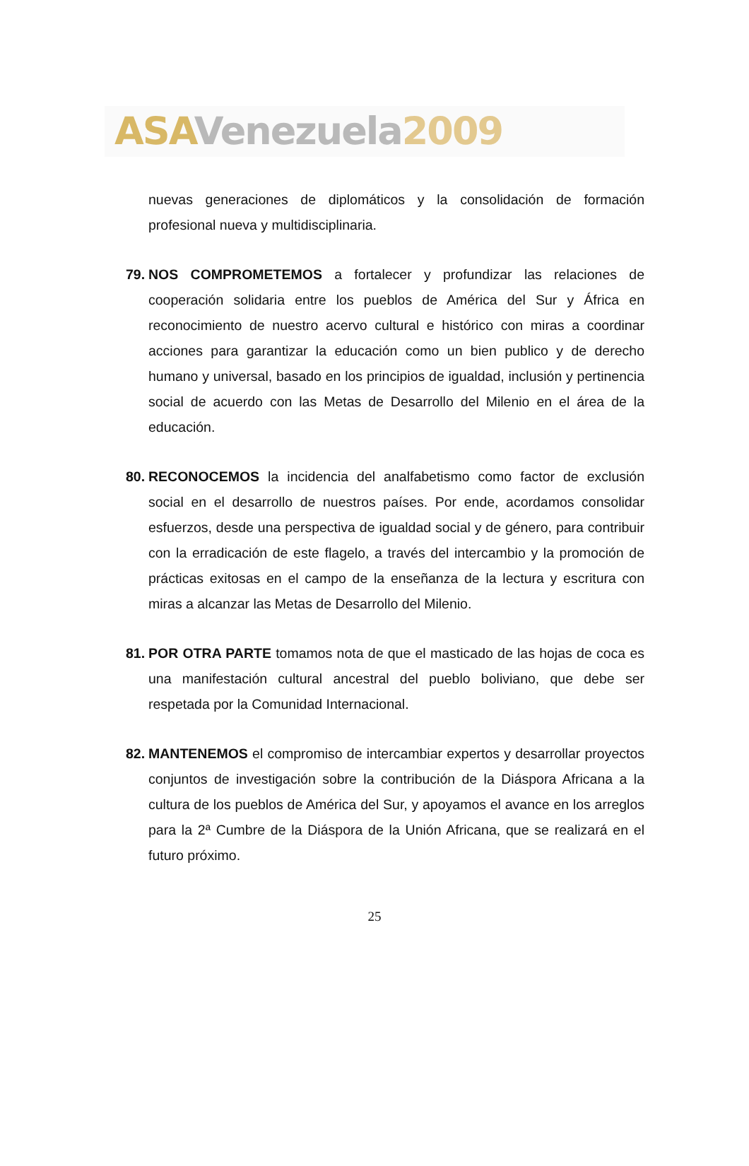ASA Venezuela 2009
nuevas generaciones de diplomáticos y la consolidación de formación profesional nueva y multidisciplinaria.
79.
NOS COMPROMETEMOS a fortalecer y profundizar las relaciones de cooperación solidaria entre los pueblos de América del Sur y África en reconocimiento de nuestro acervo cultural e histórico con miras a coordinar acciones para garantizar la educación como un bien publico y de derecho humano y universal, basado en los principios de igualdad, inclusión y pertinencia social de acuerdo con las Metas de Desarrollo del Milenio en el área de la educación.
80.
RECONOCEMOS la incidencia del analfabetismo como factor de exclusión social en el desarrollo de nuestros países. Por ende, acordamos consolidar esfuerzos, desde una perspectiva de igualdad social y de género, para contribuir con la erradicación de este flagelo, a través del intercambio y la promoción de prácticas exitosas en el campo de la enseñanza de la lectura y escritura con miras a alcanzar las Metas de Desarrollo del Milenio.
81.
POR OTRA PARTE tomamos nota de que el masticado de las hojas de coca es una manifestación cultural ancestral del pueblo boliviano, que debe ser respetada por la Comunidad Internacional.
82.
MANTENEMOS el compromiso de intercambiar expertos y desarrollar proyectos conjuntos de investigación sobre la contribución de la Diáspora Africana a la cultura de los pueblos de América del Sur, y apoyamos el avance en los arreglos para la 2ª Cumbre de la Diáspora de la Unión Africana, que se realizará en el futuro próximo.
25